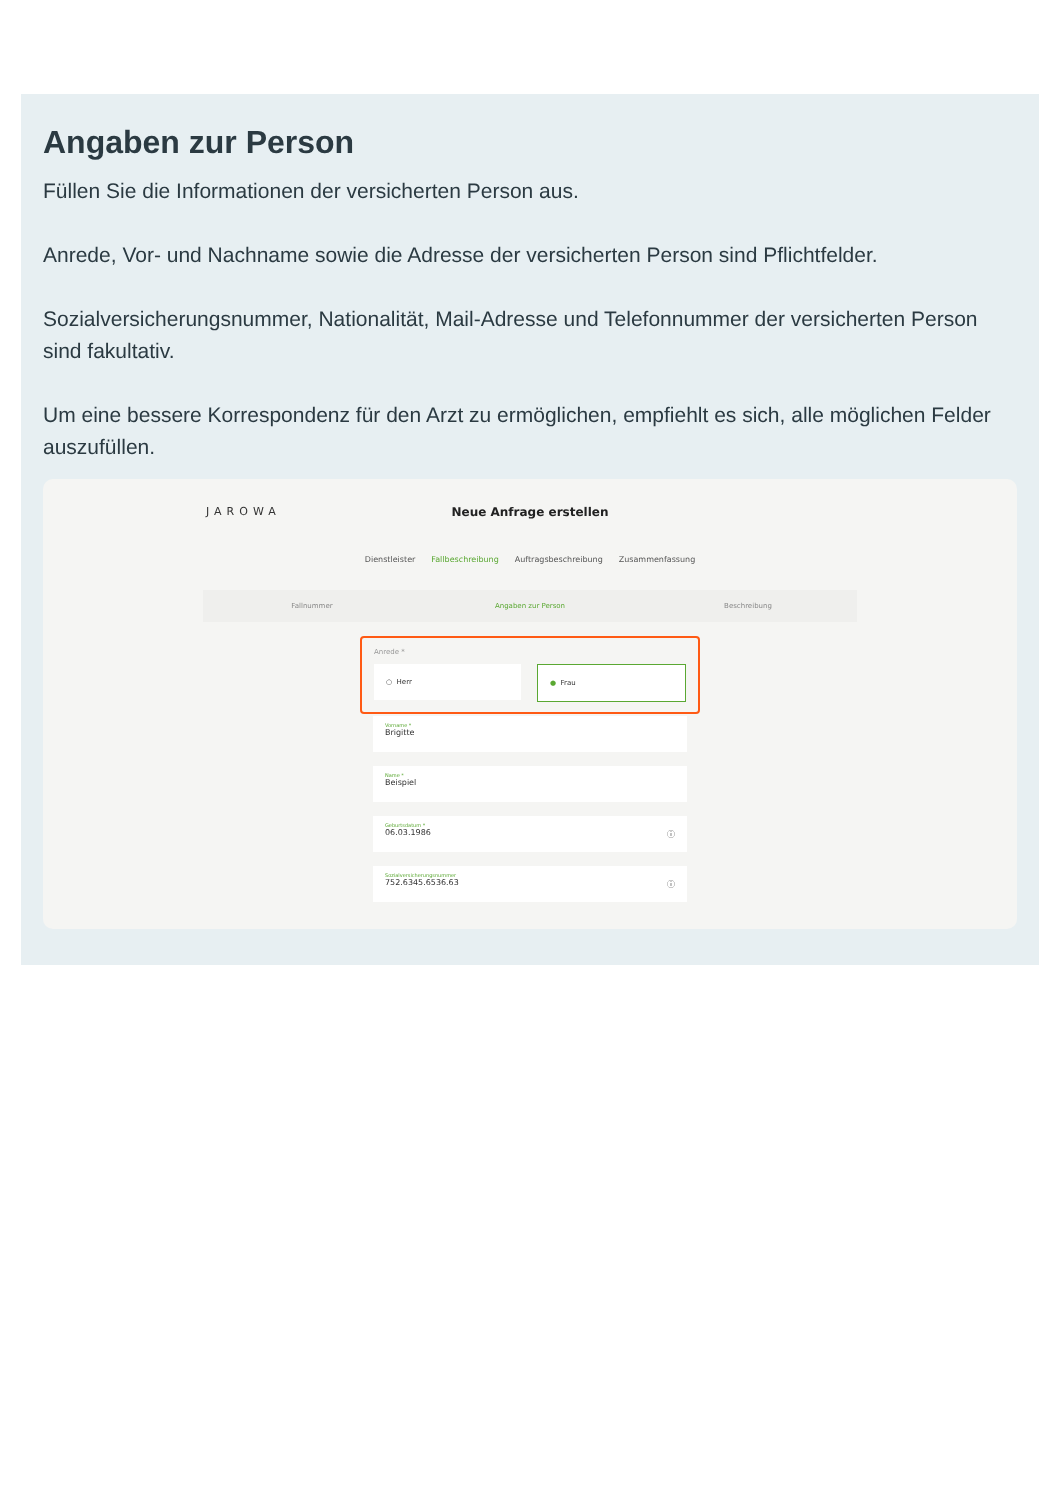Angaben zur Person
Füllen Sie die Informationen der versicherten Person aus.
Anrede, Vor- und Nachname sowie die Adresse der versicherten Person sind Pflichtfelder.
Sozialversicherungsnummer, Nationalität, Mail-Adresse und Telefonnummer der versicherten Person sind fakultativ.
Um eine bessere Korrespondenz für den Arzt zu ermöglichen, empfiehlt es sich, alle möglichen Felder auszufüllen.
JAROWA
Neue Anfrage erstellen
Dienstleister Fallbeschreibung Auftragsbeschreibung Zusammenfassung
Fallnummer Angaben zur Person Beschreibung
Anrede *
○ Herr ● Frau
Vorname *
Brigitte
Name *
Beispiel
Geburtsdatum *
06.03.1986 ⓘ
Sozialversicherungsnummer
752.6345.6536.63 ⓘ